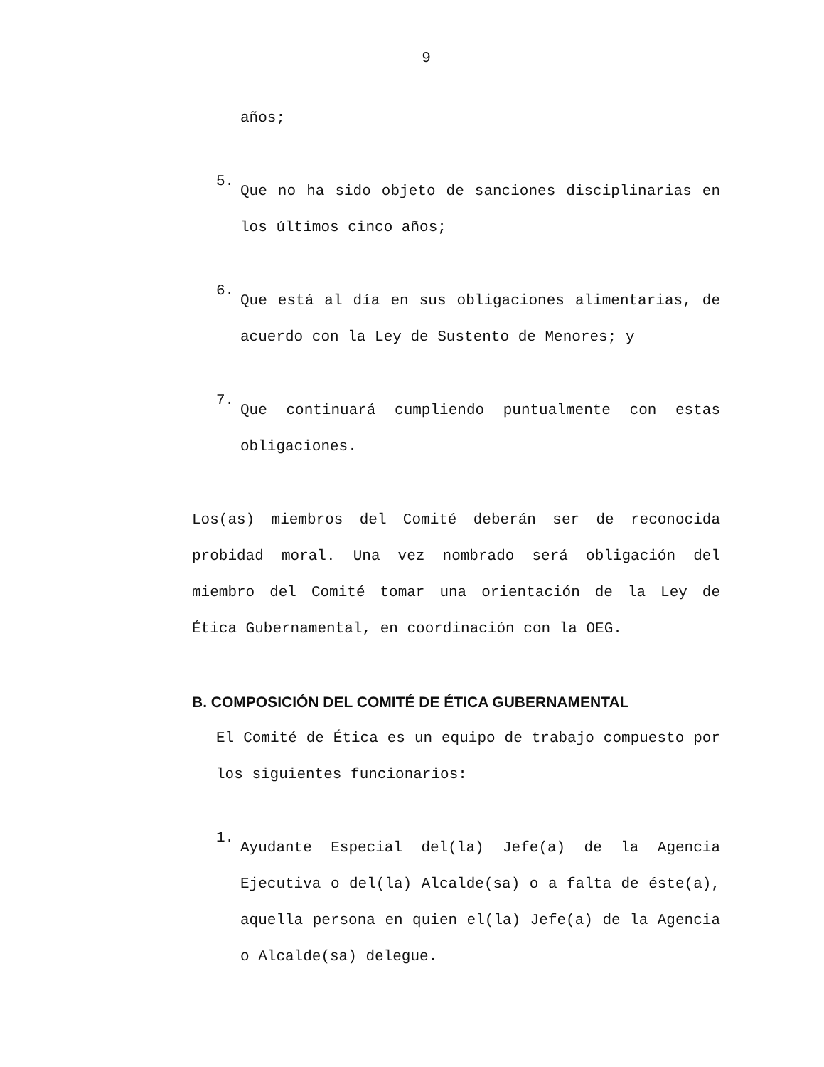9
años;
5.
Que no ha sido objeto de sanciones disciplinarias en los últimos cinco años;
6.
Que está al día en sus obligaciones alimentarias, de acuerdo con la Ley de Sustento de Menores; y
7.
Que continuará cumpliendo puntualmente con estas obligaciones.
Los(as) miembros del Comité deberán ser de reconocida probidad moral. Una vez nombrado será obligación del miembro del Comité tomar una orientación de la Ley de Ética Gubernamental, en coordinación con la OEG.
B. COMPOSICIÓN DEL COMITÉ DE ÉTICA GUBERNAMENTAL
El Comité de Ética es un equipo de trabajo compuesto por los siguientes funcionarios:
1.
Ayudante Especial del(la) Jefe(a) de la Agencia Ejecutiva o del(la) Alcalde(sa) o a falta de éste(a), aquella persona en quien el(la) Jefe(a) de la Agencia o Alcalde(sa) delegue.